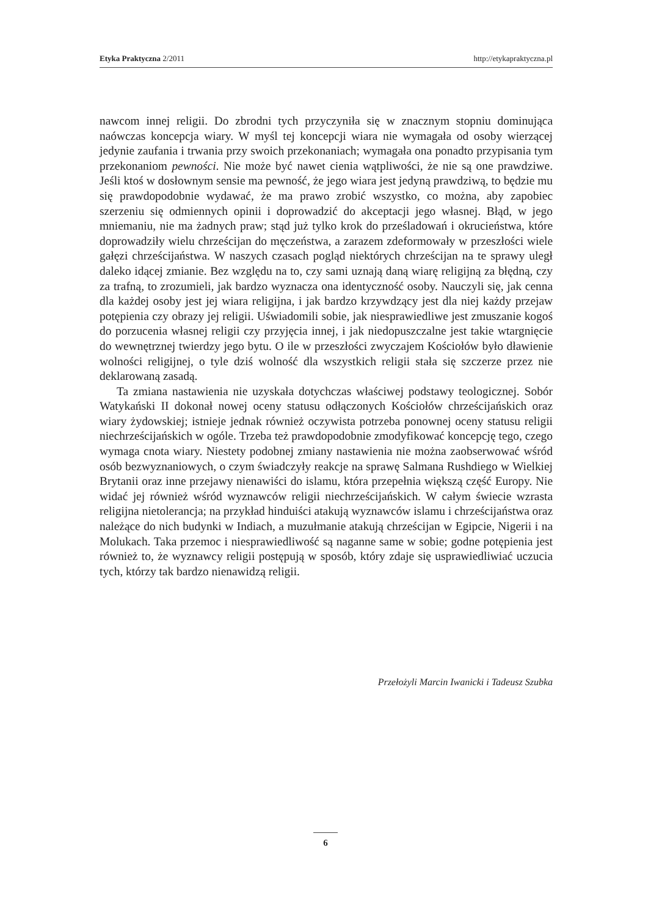Etyka Praktyczna 2/2011 http://etykapraktyczna.pl
nawcom innej religii. Do zbrodni tych przyczyniła się w znacznym stopniu dominująca naówczas koncepcja wiary. W myśl tej koncepcji wiara nie wymagała od osoby wierzącej jedynie zaufania i trwania przy swoich przekonaniach; wymagała ona ponadto przypisania tym przekonaniom pewności. Nie może być nawet cienia wątpliwości, że nie są one prawdziwe. Jeśli ktoś w dosłownym sensie ma pewność, że jego wiara jest jedyną prawdziwą, to będzie mu się prawdopodobnie wydawać, że ma prawo zrobić wszystko, co można, aby zapobiec szerzeniu się odmiennych opinii i doprowadzić do akceptacji jego własnej. Błąd, w jego mniemaniu, nie ma żadnych praw; stąd już tylko krok do prześladowań i okrucieństwa, które doprowadziły wielu chrześcijan do męczeństwa, a zarazem zdeformowały w przeszłości wiele gałęzi chrześcijaństwa. W naszych czasach pogląd niektórych chrześcijan na te sprawy uległ daleko idącej zmianie. Bez względu na to, czy sami uznają daną wiarę religijną za błędną, czy za trafną, to zrozumieli, jak bardzo wyznacza ona identyczność osoby. Nauczyli się, jak cenna dla każdej osoby jest jej wiara religijna, i jak bardzo krzywdzący jest dla niej każdy przejaw potępienia czy obrazy jej religii. Uświadomili sobie, jak niesprawiedliwe jest zmuszanie kogoś do porzucenia własnej religii czy przyjęcia innej, i jak niedopuszczalne jest takie wtargnięcie do wewnętrznej twierdzy jego bytu. O ile w przeszłości zwyczajem Kościołów było dławienie wolności religijnej, o tyle dziś wolność dla wszystkich religii stała się szczerze przez nie deklarowaną zasadą.
Ta zmiana nastawienia nie uzyskała dotychczas właściwej podstawy teologicznej. Sobór Watykański II dokonał nowej oceny statusu odłączonych Kościołów chrześcijańskich oraz wiary żydowskiej; istnieje jednak również oczywista potrzeba ponownej oceny statusu religii niechrześcijańskich w ogóle. Trzeba też prawdopodobnie zmodyfikować koncepcję tego, czego wymaga cnota wiary. Niestety podobnej zmiany nastawienia nie można zaobserwować wśród osób bezwyznaniowych, o czym świadczyły reakcje na sprawę Salmana Rushdiego w Wielkiej Brytanii oraz inne przejawy nienawiści do islamu, która przepełnia większą część Europy. Nie widać jej również wśród wyznawców religii niechrześcijańskich. W całym świecie wzrasta religijna nietolerancja; na przykład hinduiści atakują wyznawców islamu i chrześcijaństwa oraz należące do nich budynki w Indiach, a muzułmanie atakują chrześcijan w Egipcie, Nigerii i na Molukach. Taka przemoc i niesprawiedliwość są naganne same w sobie; godne potępienia jest również to, że wyznawcy religii postępują w sposób, który zdaje się usprawiedliwiać uczucia tych, którzy tak bardzo nienawidzą religii.
Przełożyli Marcin Iwanicki i Tadeusz Szubka
6